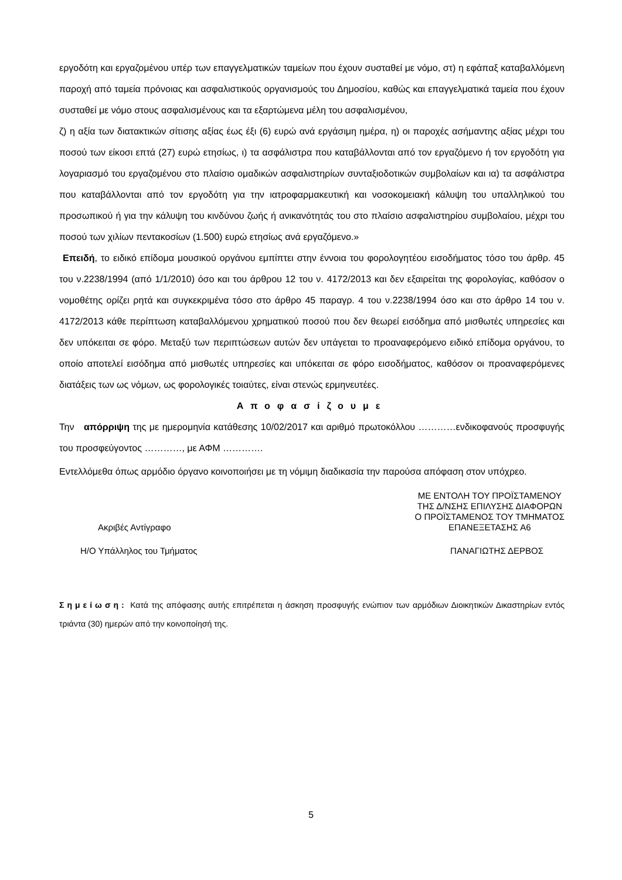εργοδότη και εργαζομένου υπέρ των επαγγελματικών ταμείων που έχουν συσταθεί με νόμο, στ) η εφάπαξ καταβαλλόμενη παροχή από ταμεία πρόνοιας και ασφαλιστικούς οργανισμούς του Δημοσίου, καθώς και επαγγελματικά ταμεία που έχουν συσταθεί με νόμο στους ασφαλισμένους και τα εξαρτώμενα μέλη του ασφαλισμένου,
ζ) η αξία των διατακτικών σίτισης αξίας έως έξι (6) ευρώ ανά εργάσιμη ημέρα, η) οι παροχές ασήμαντης αξίας μέχρι του ποσού των είκοσι επτά (27) ευρώ ετησίως, ι) τα ασφάλιστρα που καταβάλλονται από τον εργαζόμενο ή τον εργοδότη για λογαριασμό του εργαζομένου στο πλαίσιο ομαδικών ασφαλιστηρίων συνταξιοδοτικών συμβολαίων και ια) τα ασφάλιστρα που καταβάλλονται από τον εργοδότη για την ιατροφαρμακευτική και νοσοκομειακή κάλυψη του υπαλληλικού του προσωπικού ή για την κάλυψη του κινδύνου ζωής ή ανικανότητάς του στο πλαίσιο ασφαλιστηρίου συμβολαίου, μέχρι του ποσού των χιλίων πεντακοσίων (1.500) ευρώ ετησίως ανά εργαζόμενο.»
Επειδή, το ειδικό επίδομα μουσικού οργάνου εμπίπτει στην έννοια του φορολογητέου εισοδήματος τόσο του άρθρ. 45 του ν.2238/1994 (από 1/1/2010) όσο και του άρθρου 12 του ν. 4172/2013 και δεν εξαιρείται της φορολογίας, καθόσον ο νομοθέτης ορίζει ρητά και συγκεκριμένα τόσο στο άρθρο 45 παραγρ. 4 του ν.2238/1994 όσο και στο άρθρο 14 του ν. 4172/2013 κάθε περίπτωση καταβαλλόμενου χρηματικού ποσού που δεν θεωρεί εισόδημα από μισθωτές υπηρεσίες και δεν υπόκειται σε φόρο. Μεταξύ των περιπτώσεων αυτών δεν υπάγεται το προαναφερόμενο ειδικό επίδομα οργάνου, το οποίο αποτελεί εισόδημα από μισθωτές υπηρεσίες και υπόκειται σε φόρο εισοδήματος, καθόσον οι προαναφερόμενες διατάξεις των ως νόμων, ως φορολογικές τοιαύτες, είναι στενώς ερμηνευτέες.
Αποφασίζουμε
Την απόρριψη της με ημερομηνία κατάθεσης 10/02/2017 και αριθμό πρωτοκόλλου …………ενδικοφανούς προσφυγής του προσφεύγοντος …………, με ΑΦΜ ………….
Εντελλόμεθα όπως αρμόδιο όργανο κοινοποιήσει με τη νόμιμη διαδικασία την παρούσα απόφαση στον υπόχρεο.
Ακριβές Αντίγραφο ΜΕ ΕΝΤΟΛΗ ΤΟΥ ΠΡΟΪΣΤΑΜΕΝΟΥ
ΤΗΣ Δ/ΝΣΗΣ ΕΠΙΛΥΣΗΣ ΔΙΑΦΟΡΩΝ
Ο ΠΡΟΪΣΤΑΜΕΝΟΣ ΤΟΥ ΤΜΗΜΑΤΟΣ
ΕΠΑΝΕΞΕΤΑΣΗΣ Α6
Η/Ο Υπάλληλος του Τμήματος ΠΑΝΑΓΙΩΤΗΣ ΔΕΡΒΟΣ
Σημείωση: Κατά της απόφασης αυτής επιτρέπεται η άσκηση προσφυγής ενώπιον των αρμόδιων Διοικητικών Δικαστηρίων εντός τριάντα (30) ημερών από την κοινοποίησή της.
5